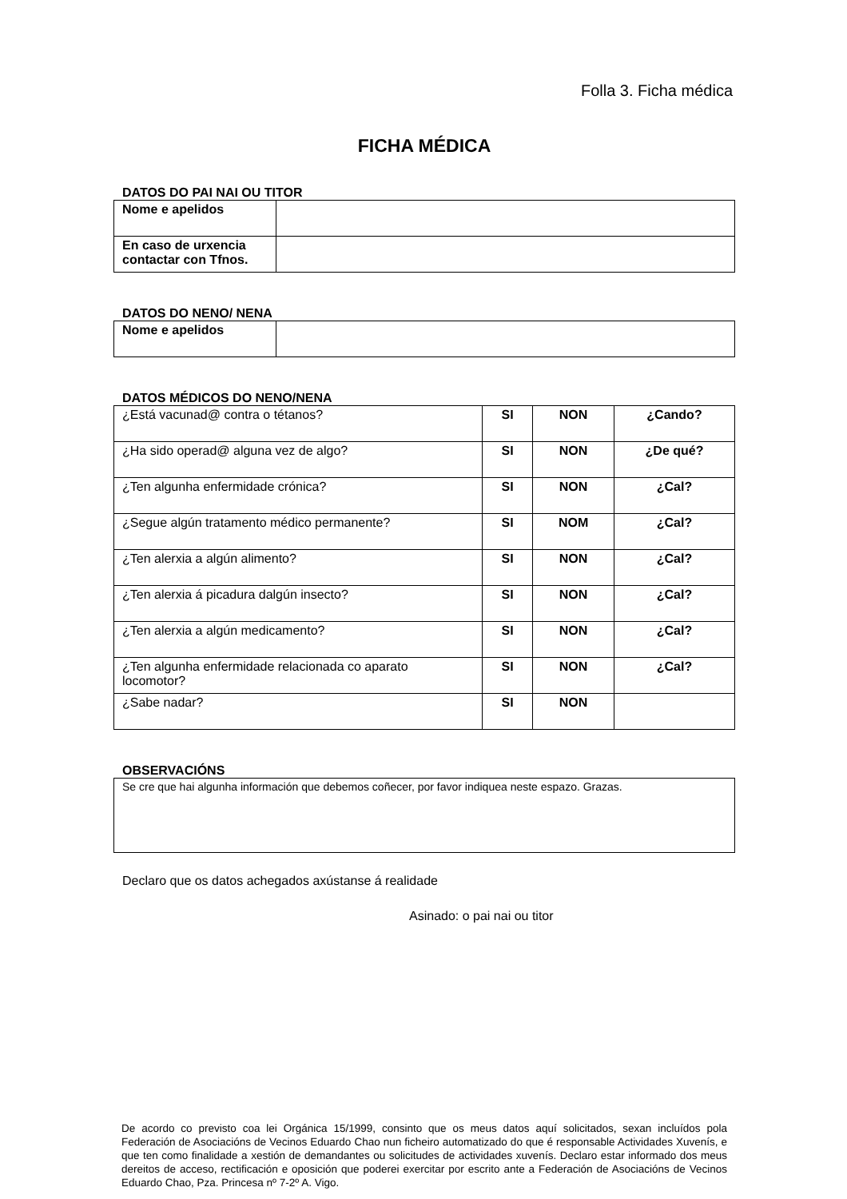Folla 3. Ficha médica
FICHA MÉDICA
DATOS DO PAI NAI OU TITOR
| Nome e apelidos | |
| En caso de urxencia contactar con Tfnos. | |
DATOS DO NENO/ NENA
| Nome e apelidos | |
DATOS MÉDICOS DO NENO/NENA
| ¿Está vacunad@ contra o tétanos? | SI | NON | ¿Cando? |
| ¿Ha sido operad@ alguna vez de algo? | SI | NON | ¿De qué? |
| ¿Ten algunha enfermidade crónica? | SI | NON | ¿Cal? |
| ¿Segue algún tratamento médico permanente? | SI | NOM | ¿Cal? |
| ¿Ten alerxia a algún alimento? | SI | NON | ¿Cal? |
| ¿Ten alerxia á picadura dalgún insecto? | SI | NON | ¿Cal? |
| ¿Ten alerxia a algún medicamento? | SI | NON | ¿Cal? |
| ¿Ten algunha enfermidade relacionada co aparato locomotor? | SI | NON | ¿Cal? |
| ¿Sabe nadar? | SI | NON | |
OBSERVACIÓNS
| Se cre que hai algunha información que debemos coñecer, por favor indiquea neste espazo. Grazas. |
Declaro que os datos achegados axústanse á realidade
Asinado: o pai nai ou titor
De acordo co previsto coa lei Orgánica 15/1999, consinto que os meus datos aquí solicitados, sexan incluídos pola Federación de Asociacións de Vecinos Eduardo Chao nun ficheiro automatizado do que é responsable Actividades Xuvenís, e que ten como finalidade a xestión de demandantes ou solicitudes de actividades xuvenís. Declaro estar informado dos meus dereitos de acceso, rectificación e oposición que poderei exercitar por escrito ante a Federación de Asociacións de Vecinos Eduardo Chao, Pza. Princesa nº 7-2º A. Vigo.